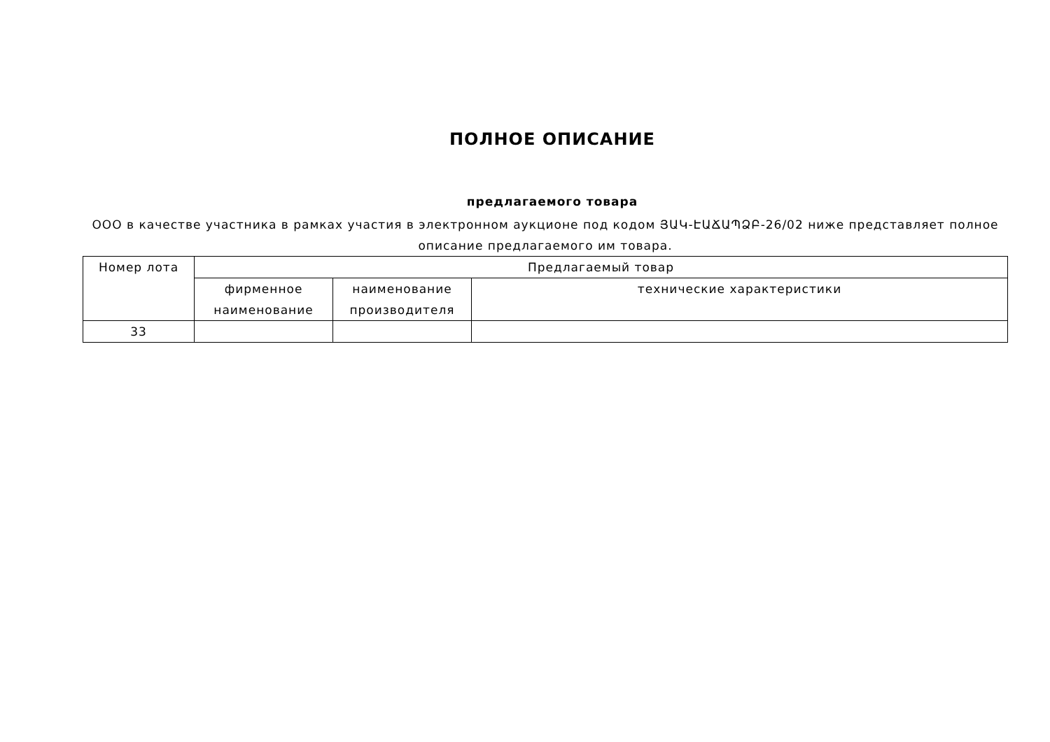ПОЛНОЕ ОПИСАНИЕ
предлагаемого товара
ООО в качестве участника в рамках участия в электронном аукционе под кодом ՅԱԿ-ԷԱՃԱՊՁԲ-26/02 ниже представляет полное описание предлагаемого им товара.
| Номер лота | Предлагаемый товар | | |
| --- | --- | --- | --- |
| | фирменное наименование | наименование производителя | технические характеристики |
| 33 | | | |